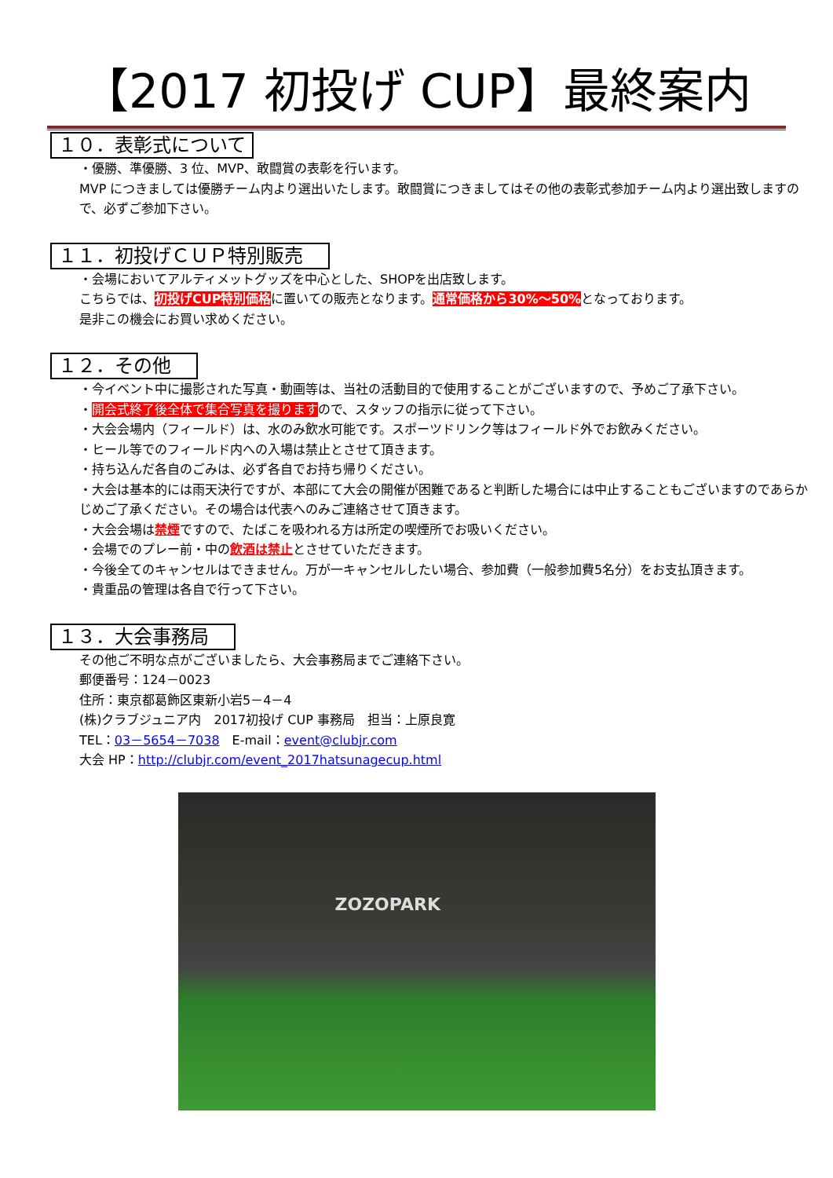【2017 初投げ CUP】最終案内
１０．表彰式について
・優勝、準優勝、3 位、MVP、敢闘賞の表彰を行います。
MVP につきましては優勝チーム内より選出いたします。敢闘賞につきましてはその他の表彰式参加チーム内より選出致しますので、必ずご参加下さい。
１１．初投げＣＵＰ特別販売　
・会場においてアルティメットグッズを中心とした、SHOPを出店致します。
こちらでは、初投げCUP特別価格に置いての販売となります。通常価格から30%～50% となっております。
是非この機会にお買い求めください。
１２．その他　
・今イベント中に撮影された写真・動画等は、当社の活動目的で使用することがございますので、予めご了承下さい。
・開会式終了後全体で集合写真を撮りますので、スタッフの指示に従って下さい。
・大会会場内（フィールド）は、水のみ飲水可能です。スポーツドリンク等はフィールド外でお飲みください。
・ヒール等でのフィールド内への入場は禁止とさせて頂きます。
・持ち込んだ各自のごみは、必ず各自でお持ち帰りください。
・大会は基本的には雨天決行ですが、本部にて大会の開催が困難であると判断した場合には中止することもございますのであらかじめご了承ください。その場合は代表へのみご連絡させて頂きます。
・大会会場は禁煙ですので、たばこを吸われる方は所定の喫煙所でお吸いください。
・会場でのプレー前・中の飲酒は禁止とさせていただきます。
・今後全てのキャンセルはできません。万が一キャンセルしたい場合、参加費（一般参加費5名分）をお支払頂きます。
・貴重品の管理は各自で行って下さい。
１３．大会事務局　
その他ご不明な点がございましたら、大会事務局までご連絡下さい。
郵便番号：124－0023
住所：東京都葛飾区東新小岩5－4－4
(株)クラブジュニア内　2017初投げ CUP 事務局　担当：上原良寛
TEL：03－5654－7038　E-mail：event@clubjr.com
大会 HP：http://clubjr.com/event_2017hatsunagecup.html
ZOZOPARK